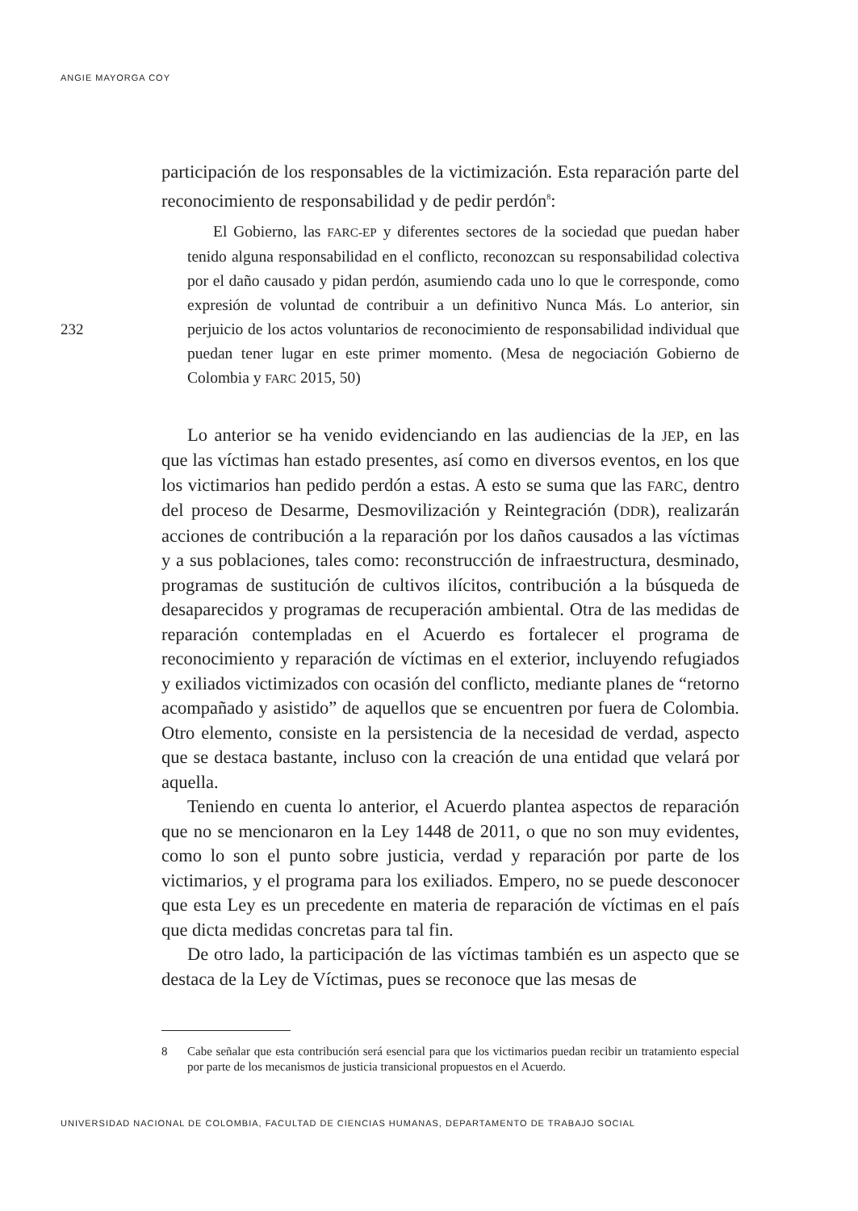ANGIE MAYORGA COY
232
participación de los responsables de la victimización. Esta reparación parte del reconocimiento de responsabilidad y de pedir perdón<sup>8</sup>:
El Gobierno, las FARC-EP y diferentes sectores de la sociedad que puedan haber tenido alguna responsabilidad en el conflicto, reconozcan su responsabilidad colectiva por el daño causado y pidan perdón, asumiendo cada uno lo que le corresponde, como expresión de voluntad de contribuir a un definitivo Nunca Más. Lo anterior, sin perjuicio de los actos voluntarios de reconocimiento de responsabilidad individual que puedan tener lugar en este primer momento. (Mesa de negociación Gobierno de Colombia y FARC 2015, 50)
Lo anterior se ha venido evidenciando en las audiencias de la JEP, en las que las víctimas han estado presentes, así como en diversos eventos, en los que los victimarios han pedido perdón a estas. A esto se suma que las FARC, dentro del proceso de Desarme, Desmovilización y Reintegración (DDR), realizarán acciones de contribución a la reparación por los daños causados a las víctimas y a sus poblaciones, tales como: reconstrucción de infraestructura, desminado, programas de sustitución de cultivos ilícitos, contribución a la búsqueda de desaparecidos y programas de recuperación ambiental. Otra de las medidas de reparación contempladas en el Acuerdo es fortalecer el programa de reconocimiento y reparación de víctimas en el exterior, incluyendo refugiados y exiliados victimizados con ocasión del conflicto, mediante planes de “retorno acompañado y asistido” de aquellos que se encuentren por fuera de Colombia. Otro elemento, consiste en la persistencia de la necesidad de verdad, aspecto que se destaca bastante, incluso con la creación de una entidad que velará por aquella.
Teniendo en cuenta lo anterior, el Acuerdo plantea aspectos de reparación que no se mencionaron en la Ley 1448 de 2011, o que no son muy evidentes, como lo son el punto sobre justicia, verdad y reparación por parte de los victimarios, y el programa para los exiliados. Empero, no se puede desconocer que esta Ley es un precedente en materia de reparación de víctimas en el país que dicta medidas concretas para tal fin.
De otro lado, la participación de las víctimas también es un aspecto que se destaca de la Ley de Víctimas, pues se reconoce que las mesas de
8 Cabe señalar que esta contribución será esencial para que los victimarios puedan recibir un tratamiento especial por parte de los mecanismos de justicia transicional propuestos en el Acuerdo.
UNIVERSIDAD NACIONAL DE COLOMBIA, FACULTAD DE CIENCIAS HUMANAS, DEPARTAMENTO DE TRABAJO SOCIAL